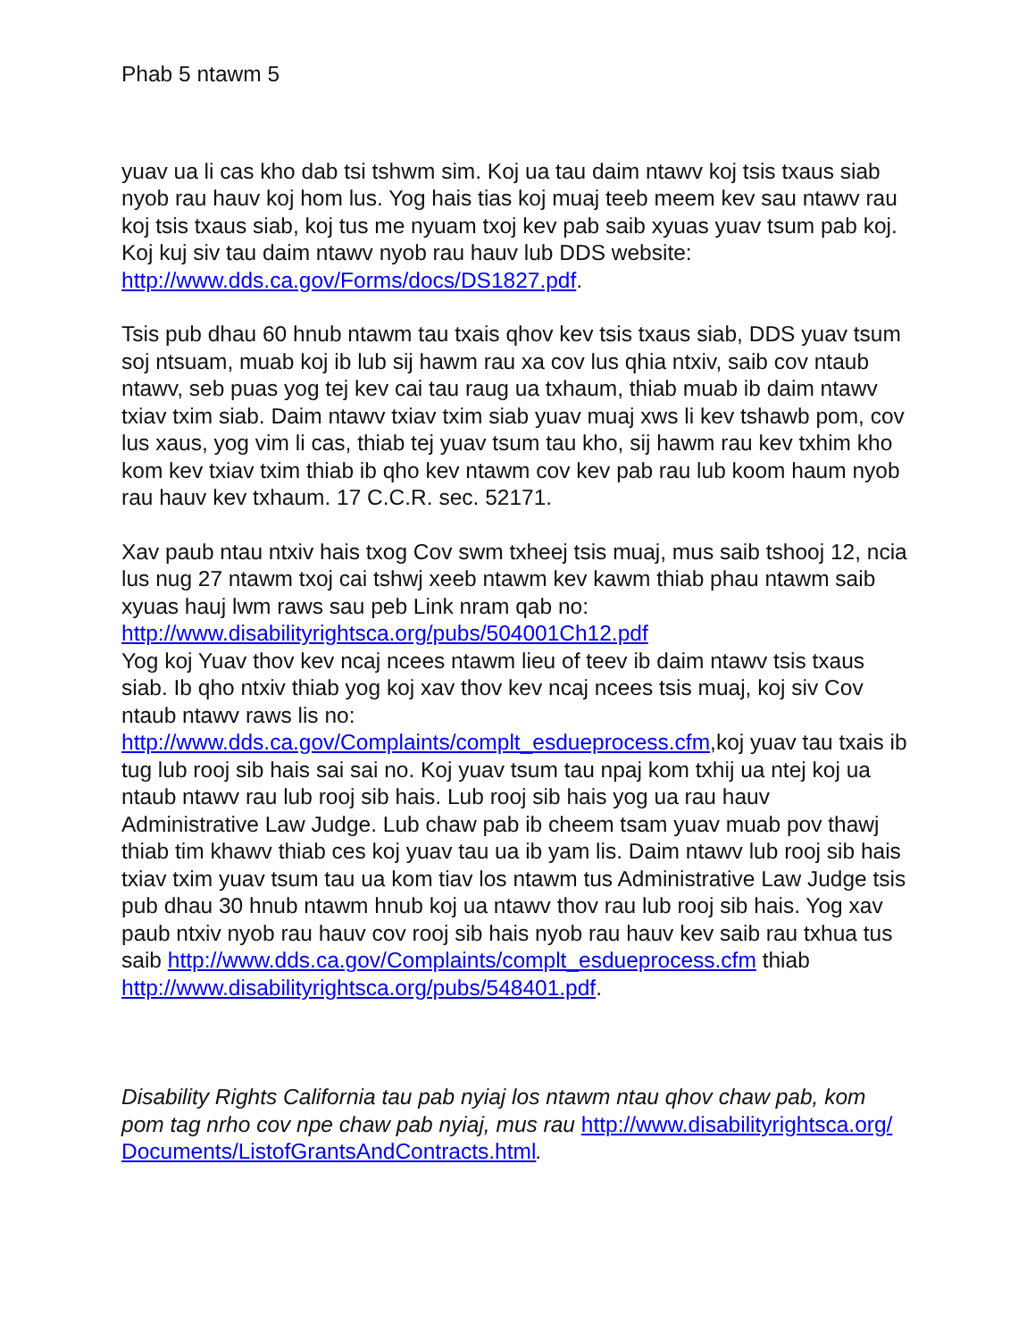Phab 5 ntawm 5
yuav ua li cas kho dab tsi tshwm sim. Koj ua tau daim ntawv koj tsis txaus siab nyob rau hauv koj hom lus. Yog hais tias koj muaj teeb meem kev sau ntawv rau koj tsis txaus siab, koj tus me nyuam txoj kev pab saib xyuas yuav tsum pab koj. Koj kuj siv tau daim ntawv nyob rau hauv lub DDS website: http://www.dds.ca.gov/Forms/docs/DS1827.pdf.
Tsis pub dhau 60 hnub ntawm tau txais qhov kev tsis txaus siab, DDS yuav tsum soj ntsuam, muab koj ib lub sij hawm rau xa cov lus qhia ntxiv, saib cov ntaub ntawv, seb puas yog tej kev cai tau raug ua txhaum, thiab muab ib daim ntawv txiav txim siab. Daim ntawv txiav txim siab yuav muaj xws li kev tshawb pom, cov lus xaus, yog vim li cas, thiab tej yuav tsum tau kho, sij hawm rau kev txhim kho kom kev txiav txim thiab ib qho kev ntawm cov kev pab rau lub koom haum nyob rau hauv kev txhaum. 17 C.C.R. sec. 52171.
Xav paub ntau ntxiv hais txog Cov swm txheej tsis muaj, mus saib tshooj 12, ncia lus nug 27 ntawm txoj cai tshwj xeeb ntawm kev kawm thiab phau ntawm saib xyuas hauj lwm raws sau peb Link nram qab no: http://www.disabilityrightsca.org/pubs/504001Ch12.pdf
Yog koj Yuav thov kev ncaj ncees ntawm lieu of teev ib daim ntawv tsis txaus siab. Ib qho ntxiv thiab yog koj xav thov kev ncaj ncees tsis muaj, koj siv Cov ntaub ntawv raws lis no: http://www.dds.ca.gov/Complaints/complt_esdueprocess.cfm,koj yuav tau txais ib tug lub rooj sib hais sai sai no. Koj yuav tsum tau npaj kom txhij ua ntej koj ua ntaub ntawv rau lub rooj sib hais. Lub rooj sib hais yog ua rau hauv Administrative Law Judge. Lub chaw pab ib cheem tsam yuav muab pov thawj thiab tim khawv thiab ces koj yuav tau ua ib yam lis. Daim ntawv lub rooj sib hais txiav txim yuav tsum tau ua kom tiav los ntawm tus Administrative Law Judge tsis pub dhau 30 hnub ntawm hnub koj ua ntawv thov rau lub rooj sib hais. Yog xav paub ntxiv nyob rau hauv cov rooj sib hais nyob rau hauv kev saib rau txhua tus saib http://www.dds.ca.gov/Complaints/complt_esdueprocess.cfm thiab http://www.disabilityrightsca.org/pubs/548401.pdf.
Disability Rights California tau pab nyiaj los ntawm ntau qhov chaw pab, kom pom tag nrho cov npe chaw pab nyiaj, mus rau http://www.disabilityrightsca.org/
Documents/ListofGrantsAndContracts.html.